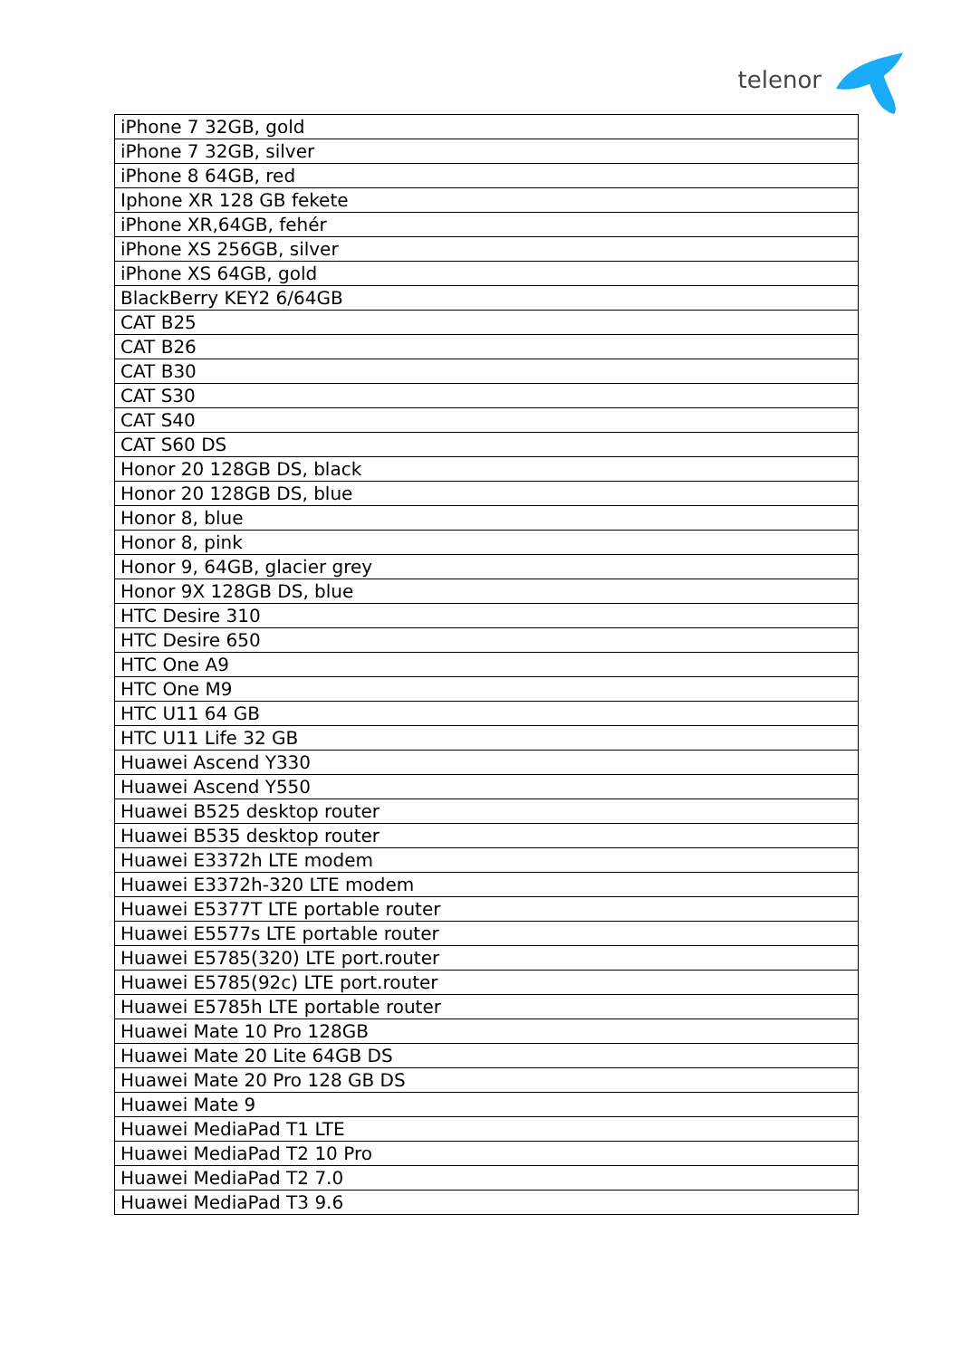telenor
| iPhone 7 32GB, gold |
| iPhone 7 32GB, silver |
| iPhone 8 64GB, red |
| Iphone XR 128 GB fekete |
| iPhone XR,64GB, fehér |
| iPhone XS 256GB, silver |
| iPhone XS 64GB, gold |
| BlackBerry KEY2 6/64GB |
| CAT B25 |
| CAT B26 |
| CAT B30 |
| CAT S30 |
| CAT S40 |
| CAT S60 DS |
| Honor 20 128GB DS, black |
| Honor 20 128GB DS, blue |
| Honor 8, blue |
| Honor 8, pink |
| Honor 9, 64GB, glacier grey |
| Honor 9X 128GB DS, blue |
| HTC Desire 310 |
| HTC Desire 650 |
| HTC One A9 |
| HTC One M9 |
| HTC U11 64 GB |
| HTC U11 Life 32 GB |
| Huawei Ascend Y330 |
| Huawei Ascend Y550 |
| Huawei B525 desktop router |
| Huawei B535 desktop router |
| Huawei E3372h LTE modem |
| Huawei E3372h-320 LTE modem |
| Huawei E5377T LTE portable router |
| Huawei E5577s LTE portable router |
| Huawei E5785(320) LTE port.router |
| Huawei E5785(92c) LTE port.router |
| Huawei E5785h LTE portable router |
| Huawei Mate 10 Pro 128GB |
| Huawei Mate 20 Lite 64GB DS |
| Huawei Mate 20 Pro 128 GB DS |
| Huawei Mate 9 |
| Huawei MediaPad T1 LTE |
| Huawei MediaPad T2 10 Pro |
| Huawei MediaPad T2 7.0 |
| Huawei MediaPad T3 9.6 |